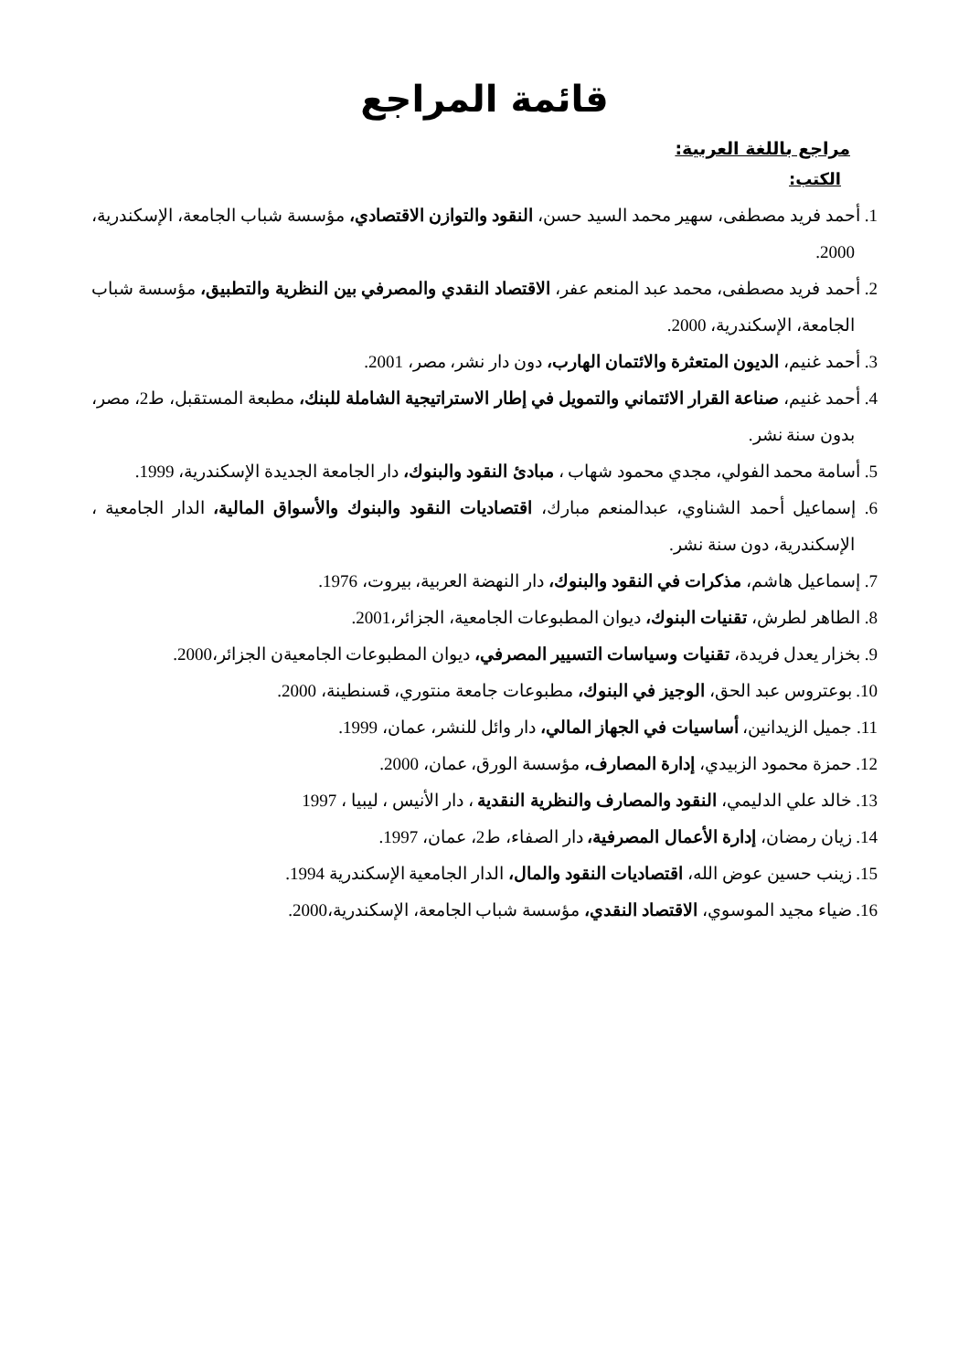قائمة المراجع
مراجع باللغة العربية:
الكتب:
1. أحمد فريد مصطفى، سهير محمد السيد حسن، النقود والتوازن الاقتصادي، مؤسسة شباب الجامعة، الإسكندرية، 2000.
2. أحمد فريد مصطفى، محمد عبد المنعم عفر، الاقتصاد النقدي والمصرفي بين النظرية والتطبيق، مؤسسة شباب الجامعة، الإسكندرية، 2000.
3. أحمد غنيم، الديون المتعثرة والائتمان الهارب، دون دار نشر، مصر، 2001.
4. أحمد غنيم، صناعة القرار الائتماني والتمويل في إطار الاستراتيجية الشاملة للبنك، مطبعة المستقبل، ط2، مصر، بدون سنة نشر.
5. أسامة محمد الفولي، مجدي محمود شهاب ، مبادئ النقود والبنوك، دار الجامعة الجديدة الإسكندرية، 1999.
6. إسماعيل أحمد الشناوي، عبدالمنعم مبارك، اقتصاديات النقود والبنوك والأسواق المالية، الدار الجامعية ، الإسكندرية، دون سنة نشر.
7. إسماعيل هاشم، مذكرات في النقود والبنوك، دار النهضة العربية، بيروت، 1976.
8. الطاهر لطرش، تقنيات البنوك، ديوان المطبوعات الجامعية، الجزائر،2001.
9. بخزار يعدل فريدة، تقنيات وسياسات التسيير المصرفي، ديوان المطبوعات الجامعيةن الجزائر،2000.
10. بوعتروس عبد الحق، الوجيز في البنوك، مطبوعات جامعة منتوري، قسنطينة، 2000.
11. جميل الزيدانين، أساسيات في الجهاز المالي، دار وائل للنشر، عمان، 1999.
12. حمزة محمود الزبيدي، إدارة المصارف، مؤسسة الورق، عمان، 2000.
13. خالد علي الدليمي، النقود والمصارف والنظرية النقدية ، دار الأنيس ، ليبيا ، 1997
14. زيان رمضان، إدارة الأعمال المصرفية، دار الصفاء، ط2، عمان، 1997.
15. زينب حسين عوض الله، اقتصاديات النقود والمال، الدار الجامعية الإسكندرية 1994.
16. ضياء مجيد الموسوي، الاقتصاد النقدي، مؤسسة شباب الجامعة، الإسكندرية،2000.